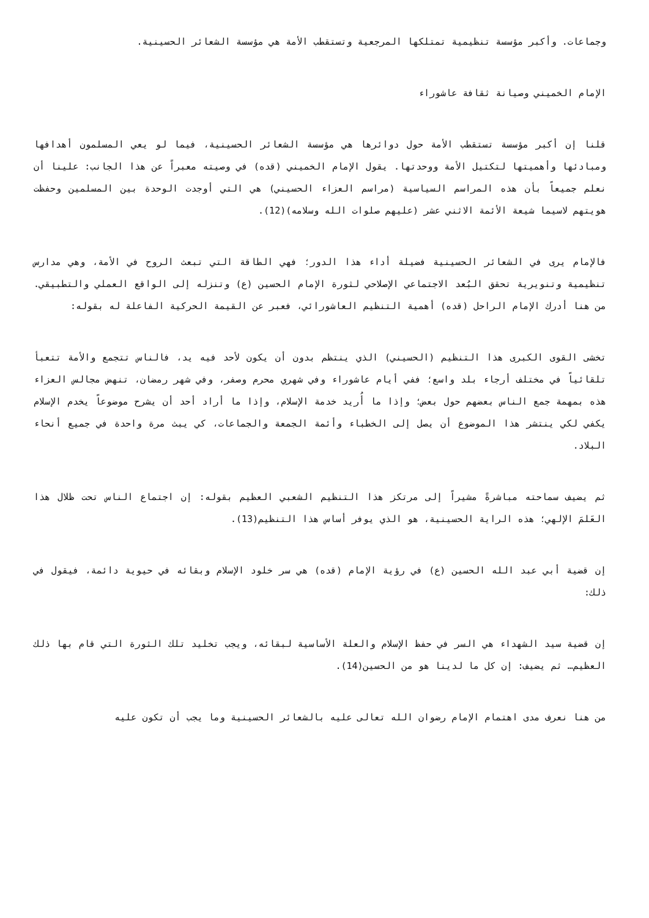وجماعات. وأكبر مؤسسة تنظيمية تمتلكها المرجعية وتستقطب الأمة هي مؤسسة الشعائر الحسينية.
الإمام الخميني وصيانة ثقافة عاشوراء
قلنا إن أكبر مؤسسة تستقطب الأمة حول دوائرها هي مؤسسة الشعائر الحسينية، فيما لو يعي المسلمون أهدافها ومبادئها وأهميتها لتكتيل الأمة ووحدتها. يقول الإمام الخميني (قده) في وصيته معبراً عن هذا الجانب: علينا أن نعلم جميعاً بأن هذه المراسم السياسية (مراسم العزاء الحسيني) هي التي أوجدت الوحدة بين المسلمين وحفظت هويتهم لاسيما شيعة الأئمة الاثني عشر (عليهم صلوات الله وسلامه)(12).
فالإمام يرى في الشعائر الحسينية فضيلة أداء هذا الدور؛ فهي الطاقة التي تبعث الروح في الأمة، وهي مدارس تنظيمية وتنويرية تحقق البُعد الاجتماعي الإصلاحي لثورة الإمام الحسين (ع) وتنزله إلى الواقع العملي والتطبيقي. من هنا أدرك الإمام الراحل (قده) أهمية التنظيم العاشورائي، فعبر عن القيمة الحركية الفاعلة له بقوله:
تخشى القوى الكبرى هذا التنظيم (الحسيني) الذي ينتظم بدون أن يكون لأحد فيه يد، فالناس تتجمع والأمة تتعبأ تلقائياً في مختلف أرجاء بلد واسع؛ ففي أيام عاشوراء وفي شهري محرم وصفر، وفي شهر رمضان، تنهض مجالس العزاء هذه بمهمة جمع الناس بعضهم حول بعض؛ وإذا ما أُريد خدمة الإسلام، وإذا ما أراد أحد أن يشرح موضوعاً يخدم الإسلام يكفي لكي ينتشر هذا الموضوع أن يصل إلى الخطباء وأئمة الجمعة والجماعات، كي يبث مرة واحدة في جميع أنحاء البلاد.
ثم يضيف سماحته مباشرةً مشيراً إلى مرتكز هذا التنظيم الشعبي العظيم بقوله: إن اجتماع الناس تحت ظلال هذا العَلمَ الإلهي؛ هذه الراية الحسينية، هو الذي يوفر أساس هذا التنظيم(13).
إن قضية أبي عبد الله الحسين (ع) في رؤية الإمام (قده) هي سر خلود الإسلام وبقائه في حيوية دائمة، فيقول في ذلك:
إن قضية سيد الشهداء هي السر في حفظ الإسلام والعلة الأساسية لبقائه، ويجب تخليد تلك الثورة التي قام بها ذلك العظيم… ثم يضيف: إن كل ما لدينا هو من الحسين(14).
من هنا نعرف مدى اهتمام الإمام رضوان الله تعالى عليه بالشعائر الحسينية وما يجب أن تكون عليه